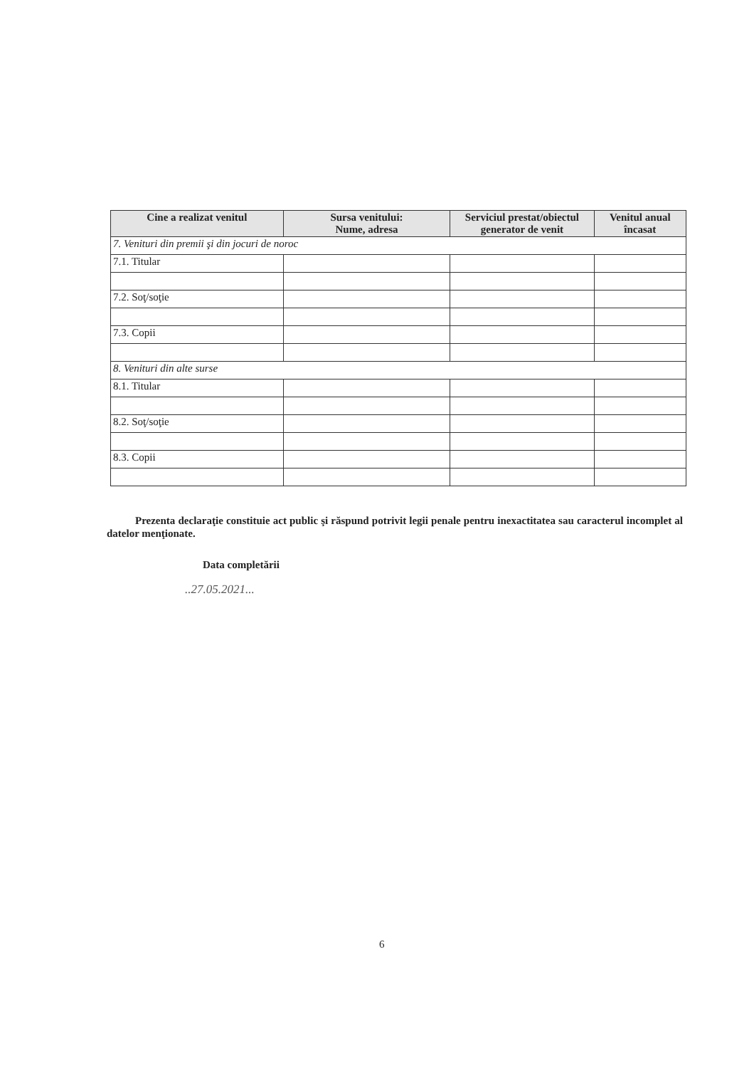| Cine a realizat venitul | Sursa venitului: Nume, adresa | Serviciul prestat/obiectul generator de venit | Venitul anual încasat |
| --- | --- | --- | --- |
| 7. Venituri din premii şi din jocuri de noroc | | | |
| 7.1. Titular | | | |
| 7.2. Soţ/soţie | | | |
| 7.3. Copii | | | |
| 8. Venituri din alte surse | | | |
| 8.1. Titular | | | |
| 8.2. Soţ/soţie | | | |
| 8.3. Copii | | | |
Prezenta declaraţie constituie act public şi răspund potrivit legii penale pentru inexactitatea sau caracterul incomplet al datelor menţionate.
Data completării
..27.05.2021...
6